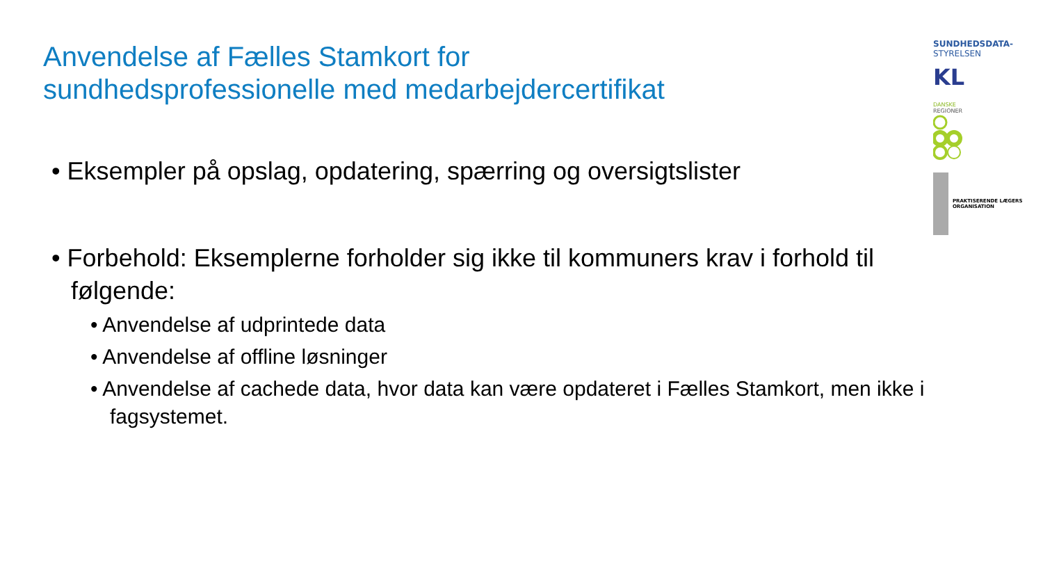Anvendelse af Fælles Stamkort for
sundhedsprofessionelle med medarbejdercertifikat
• Eksempler på opslag, opdatering, spærring og oversigtslister
• Forbehold: Eksemplerne forholder sig ikke til kommuners krav i forhold til følgende:
• Anvendelse af udprintede data
• Anvendelse af offline løsninger
• Anvendelse af cachede data, hvor data kan være opdateret i Fælles Stamkort, men ikke i fagsystemet.
SUNDHEDSDATA-
STYRELSEN
KL
DANSKE
REGIONER
PRAKTISERENDE LÆGERS ORGANISATION